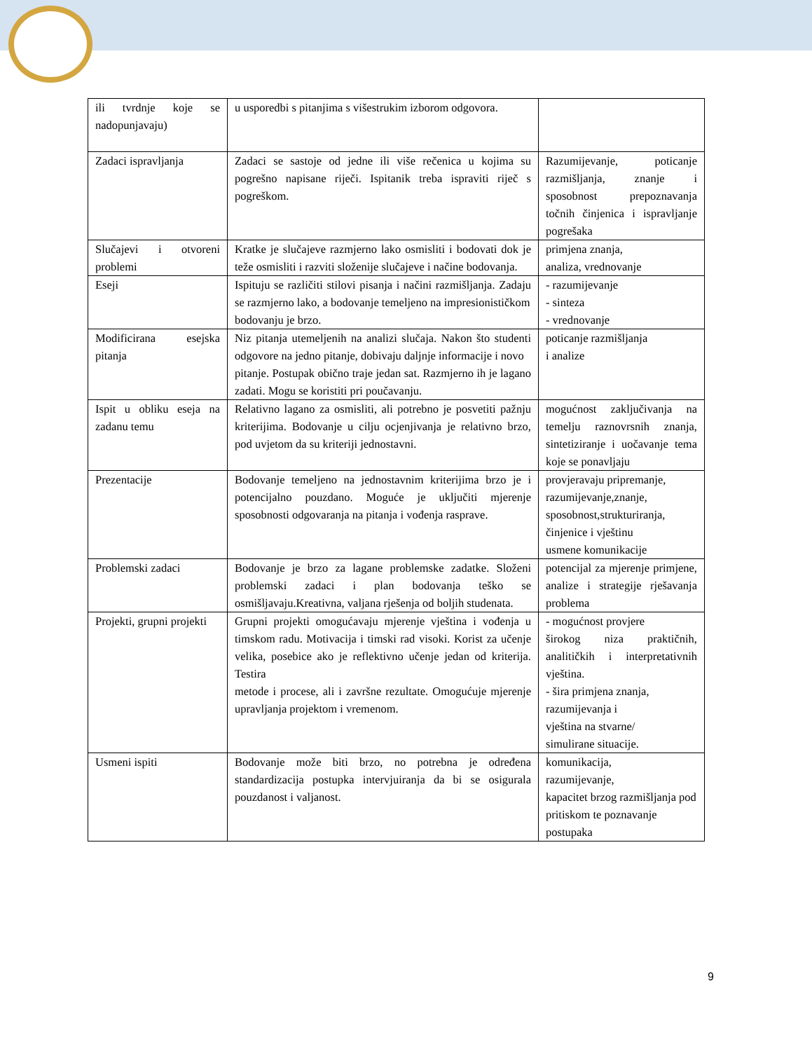| ili tvrdnje koje se nadopunjavaju) | u usporedbi s pitanjima s višestrukim izborom odgovora. | |
| Zadaci ispravljanja | Zadaci se sastoje od jedne ili više rečenica u kojima su pogrešno napisane riječi. Ispitanik treba ispraviti riječ s pogreškom. | Razumijevanje, poticanje razmišljanja, znanje i sposobnost prepoznavanja točnih činjenica i ispravljanje pogrešaka |
| Slučajevi i otvoreni problemi | Kratke je slučajeve razmjerno lako osmisliti i bodovati dok je teže osmisliti i razviti složenije slučajeve i načine bodovanja. | primjena znanja, analiza, vrednovanje |
| Eseji | Ispituju se različiti stilovi pisanja i načini razmišljanja. Zadaju se razmjerno lako, a bodovanje temeljeno na impresionističkom bodovanju je brzo. | - razumijevanje - sinteza - vrednovanje |
| Modificirana esejska pitanja | Niz pitanja utemeljenih na analizi slučaja. Nakon što studenti odgovore na jedno pitanje, dobivaju daljnje informacije i novo pitanje. Postupak obično traje jedan sat. Razmjerno ih je lagano zadati. Mogu se koristiti pri poučavanju. | poticanje razmišljanja i analize |
| Ispit u obliku eseja na zadanu temu | Relativno lagano za osmisliti, ali potrebno je posvetiti pažnju kriterijima. Bodovanje u cilju ocjenjivanja je relativno brzo, pod uvjetom da su kriteriji jednostavni. | mogućnost zaključivanja na temelju raznovrsnih znanja, sintetiziranje i uočavanje tema koje se ponavljaju |
| Prezentacije | Bodovanje temeljeno na jednostavnim kriterijima brzo je i potencijalno pouzdano. Moguće je uključiti mjerenje sposobnosti odgovaranja na pitanja i vođenja rasprave. | provjeravaju pripremanje, razumijevanje,znanje, sposobnost,strukturiranja, činjenice i vještinu usmene komunikacije |
| Problemski zadaci | Bodovanje je brzo za lagane problemske zadatke. Složeni problemski zadaci i plan bodovanja teško se osmišljavaju.Kreativna, valjana rješenja od boljih studenata. | potencijal za mjerenje primjene, analize i strategije rješavanja problema |
| Projekti, grupni projekti | Grupni projekti omogućavaju mjerenje vještina i vođenja u timskom radu. Motivacija i timski rad visoki. Korist za učenje velika, posebice ako je reflektivno učenje jedan od kriterija. Testira metode i procese, ali i završne rezultate. Omogućuje mjerenje upravljanja projektom i vremenom. | - mogućnost provjere širokog niza praktičnih, analitičkih i interpretativnih vještina. - šira primjena znanja, razumijevanja i vještina na stvarne/ simulirane situacije. |
| Usmeni ispiti | Bodovanje može biti brzo, no potrebna je određena standardizacija postupka intervjuiranja da bi se osigurala pouzdanost i valjanost. | komunikacija, razumijevanje, kapacitet brzog razmišljanja pod pritiskom te poznavanje postupaka |
9